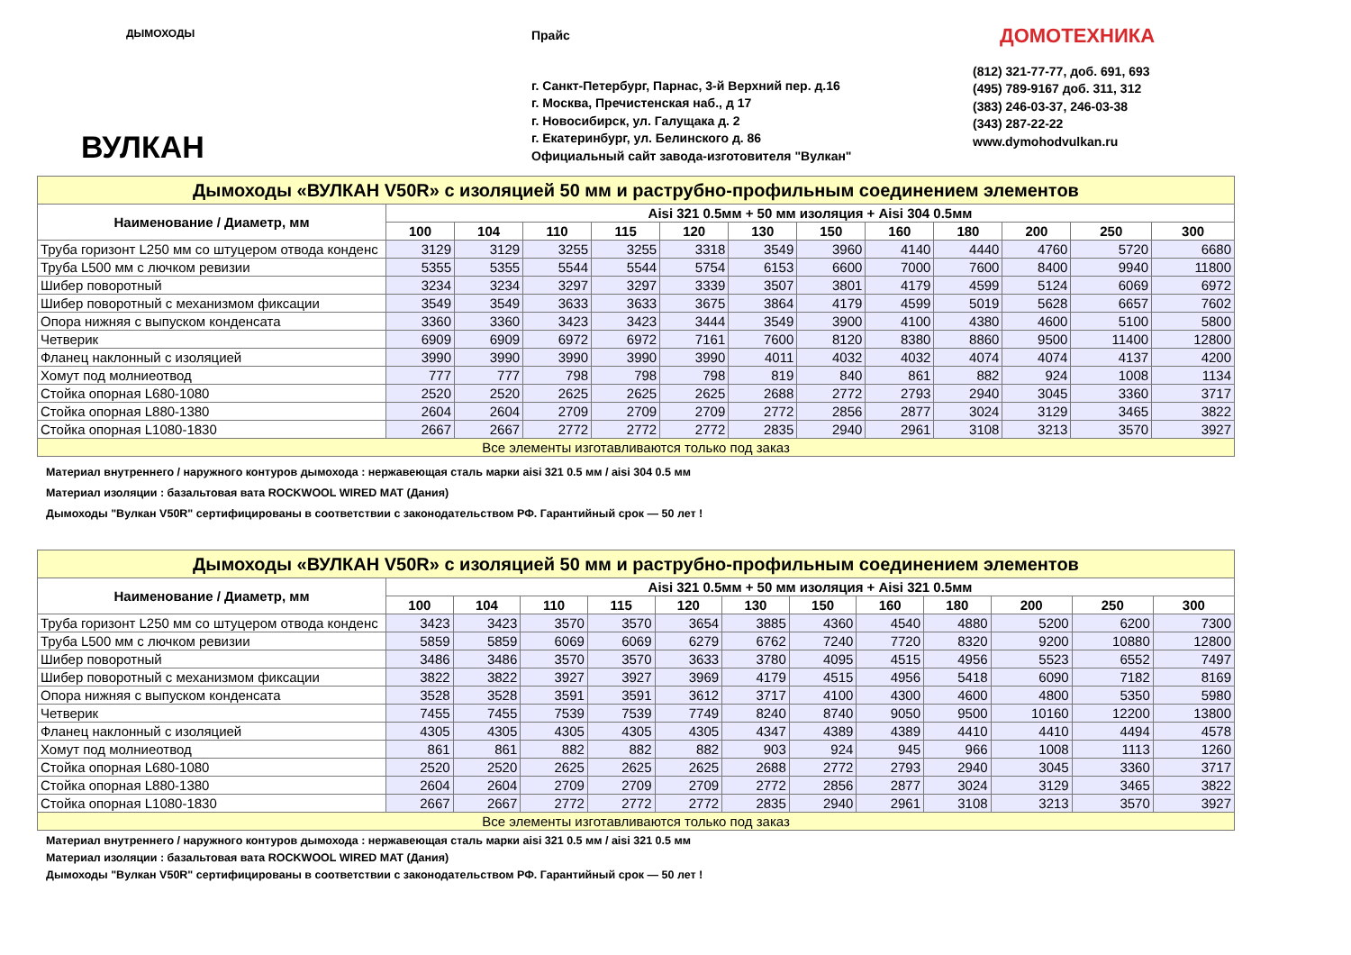ДЫМОХОДЫ
ВУЛКАН
Прайс
г. Санкт-Петербург, Парнас, 3-й Верхний пер. д.16
г. Москва, Пречистенская наб., д 17
г. Новосибирск, ул. Галущака д. 2
г. Екатеринбург, ул. Белинского д. 86
Официальный сайт завода-изготовителя "Вулкан"
ДОМОТЕХНИКА
(812) 321-77-77, доб. 691, 693
(495) 789-9167 доб. 311, 312
(383) 246-03-37, 246-03-38
(343) 287-22-22
www.dymohodvulkan.ru
| Дымоходы «ВУЛКАН V50R» с изоляцией 50 мм и раструбно-профильным соединением элементов | | | | | | | | | | | | |
| Наименование / Диаметр, мм | Aisi 321 0.5мм + 50 мм изоляция + Aisi 304 0.5мм | | | | | | | | | | | |
| | 100 | 104 | 110 | 115 | 120 | 130 | 150 | 160 | 180 | 200 | 250 | 300 |
| Труба горизонт L250 мм со штуцером отвода конденс | 3129 | 3129 | 3255 | 3255 | 3318 | 3549 | 3960 | 4140 | 4440 | 4760 | 5720 | 6680 |
| Труба L500 мм с лючком ревизии | 5355 | 5355 | 5544 | 5544 | 5754 | 6153 | 6600 | 7000 | 7600 | 8400 | 9940 | 11800 |
| Шибер поворотный | 3234 | 3234 | 3297 | 3297 | 3339 | 3507 | 3801 | 4179 | 4599 | 5124 | 6069 | 6972 |
| Шибер поворотный с механизмом фиксации | 3549 | 3549 | 3633 | 3633 | 3675 | 3864 | 4179 | 4599 | 5019 | 5628 | 6657 | 7602 |
| Опора нижняя с выпуском конденсата | 3360 | 3360 | 3423 | 3423 | 3444 | 3549 | 3900 | 4100 | 4380 | 4600 | 5100 | 5800 |
| Четверик | 6909 | 6909 | 6972 | 6972 | 7161 | 7600 | 8120 | 8380 | 8860 | 9500 | 11400 | 12800 |
| Фланец наклонный с изоляцией | 3990 | 3990 | 3990 | 3990 | 3990 | 4011 | 4032 | 4032 | 4074 | 4074 | 4137 | 4200 |
| Хомут под молниеотвод | 777 | 777 | 798 | 798 | 798 | 819 | 840 | 861 | 882 | 924 | 1008 | 1134 |
| Стойка опорная L680-1080 | 2520 | 2520 | 2625 | 2625 | 2625 | 2688 | 2772 | 2793 | 2940 | 3045 | 3360 | 3717 |
| Стойка опорная L880-1380 | 2604 | 2604 | 2709 | 2709 | 2709 | 2772 | 2856 | 2877 | 3024 | 3129 | 3465 | 3822 |
| Стойка опорная L1080-1830 | 2667 | 2667 | 2772 | 2772 | 2772 | 2835 | 2940 | 2961 | 3108 | 3213 | 3570 | 3927 |
| Все элементы изготавливаются только под заказ | | | | | | | | | | | | |
Материал внутреннего / наружного контуров дымохода : нержавеющая сталь марки aisi 321 0.5 мм / aisi 304 0.5 мм
Материал изоляции : базальтовая вата ROCKWOOL WIRED MAT (Дания)
Дымоходы "Вулкан V50R" сертифицированы в соответствии с законодательством РФ. Гарантийный срок — 50 лет !
| Дымоходы «ВУЛКАН V50R» с изоляцией 50 мм и раструбно-профильным соединением элементов | | | | | | | | | | | | |
| Наименование / Диаметр, мм | Aisi 321 0.5мм + 50 мм изоляция + Aisi 321 0.5мм | | | | | | | | | | | |
| | 100 | 104 | 110 | 115 | 120 | 130 | 150 | 160 | 180 | 200 | 250 | 300 |
| Труба горизонт L250 мм со штуцером отвода конденс | 3423 | 3423 | 3570 | 3570 | 3654 | 3885 | 4360 | 4540 | 4880 | 5200 | 6200 | 7300 |
| Труба L500 мм с лючком ревизии | 5859 | 5859 | 6069 | 6069 | 6279 | 6762 | 7240 | 7720 | 8320 | 9200 | 10880 | 12800 |
| Шибер поворотный | 3486 | 3486 | 3570 | 3570 | 3633 | 3780 | 4095 | 4515 | 4956 | 5523 | 6552 | 7497 |
| Шибер поворотный с механизмом фиксации | 3822 | 3822 | 3927 | 3927 | 3969 | 4179 | 4515 | 4956 | 5418 | 6090 | 7182 | 8169 |
| Опора нижняя с выпуском конденсата | 3528 | 3528 | 3591 | 3591 | 3612 | 3717 | 4100 | 4300 | 4600 | 4800 | 5350 | 5980 |
| Четверик | 7455 | 7455 | 7539 | 7539 | 7749 | 8240 | 8740 | 9050 | 9500 | 10160 | 12200 | 13800 |
| Фланец наклонный с изоляцией | 4305 | 4305 | 4305 | 4305 | 4305 | 4347 | 4389 | 4389 | 4410 | 4410 | 4494 | 4578 |
| Хомут под молниеотвод | 861 | 861 | 882 | 882 | 882 | 903 | 924 | 945 | 966 | 1008 | 1113 | 1260 |
| Стойка опорная L680-1080 | 2520 | 2520 | 2625 | 2625 | 2625 | 2688 | 2772 | 2793 | 2940 | 3045 | 3360 | 3717 |
| Стойка опорная L880-1380 | 2604 | 2604 | 2709 | 2709 | 2709 | 2772 | 2856 | 2877 | 3024 | 3129 | 3465 | 3822 |
| Стойка опорная L1080-1830 | 2667 | 2667 | 2772 | 2772 | 2772 | 2835 | 2940 | 2961 | 3108 | 3213 | 3570 | 3927 |
| Все элементы изготавливаются только под заказ | | | | | | | | | | | | |
Материал внутреннего / наружного контуров дымохода : нержавеющая сталь марки aisi 321 0.5 мм / aisi 321 0.5 мм
Материал изоляции : базальтовая вата ROCKWOOL WIRED MAT (Дания)
Дымоходы "Вулкан V50R" сертифицированы в соответствии с законодательством РФ. Гарантийный срок — 50 лет !